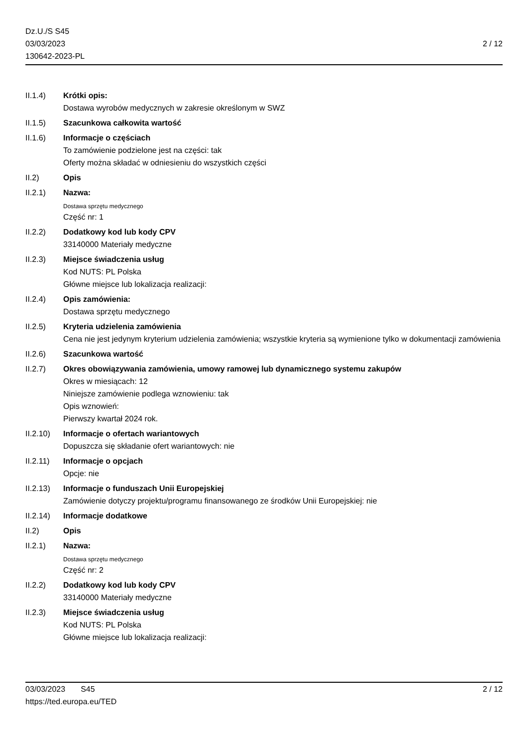Dz.U./S S45
03/03/2023
130642-2023-PL
2 / 12
II.1.4) Krótki opis:
Dostawa wyrobów medycznych w zakresie określonym w SWZ
II.1.5) Szacunkowa całkowita wartość
II.1.6) Informacje o częściach
To zamówienie podzielone jest na części: tak
Oferty można składać w odniesieniu do wszystkich części
II.2) Opis
II.2.1) Nazwa:
Dostawa sprzętu medycznego
Część nr: 1
II.2.2) Dodatkowy kod lub kody CPV
33140000 Materiały medyczne
II.2.3) Miejsce świadczenia usług
Kod NUTS: PL Polska
Główne miejsce lub lokalizacja realizacji:
II.2.4) Opis zamówienia:
Dostawa sprzętu medycznego
II.2.5) Kryteria udzielenia zamówienia
Cena nie jest jedynym kryterium udzielenia zamówienia; wszystkie kryteria są wymienione tylko w dokumentacji zamówienia
II.2.6) Szacunkowa wartość
II.2.7) Okres obowiązywania zamówienia, umowy ramowej lub dynamicznego systemu zakupów
Okres w miesiącach: 12
Niniejsze zamówienie podlega wznowieniu: tak
Opis wznowień:
Pierwszy kwartał 2024 rok.
II.2.10)
Informacje o ofertach wariantowych
Dopuszcza się składanie ofert wariantowych: nie
II.2.11)
Informacje o opcjach
Opcje: nie
II.2.13)
Informacje o funduszach Unii Europejskiej
Zamówienie dotyczy projektu/programu finansowanego ze środków Unii Europejskiej: nie
II.2.14)
Informacje dodatkowe
II.2) Opis
II.2.1) Nazwa:
Dostawa sprzętu medycznego
Część nr: 2
II.2.2) Dodatkowy kod lub kody CPV
33140000 Materiały medyczne
II.2.3) Miejsce świadczenia usług
Kod NUTS: PL Polska
Główne miejsce lub lokalizacja realizacji:
03/03/2023 S45
https://ted.europa.eu/TED
2 / 12